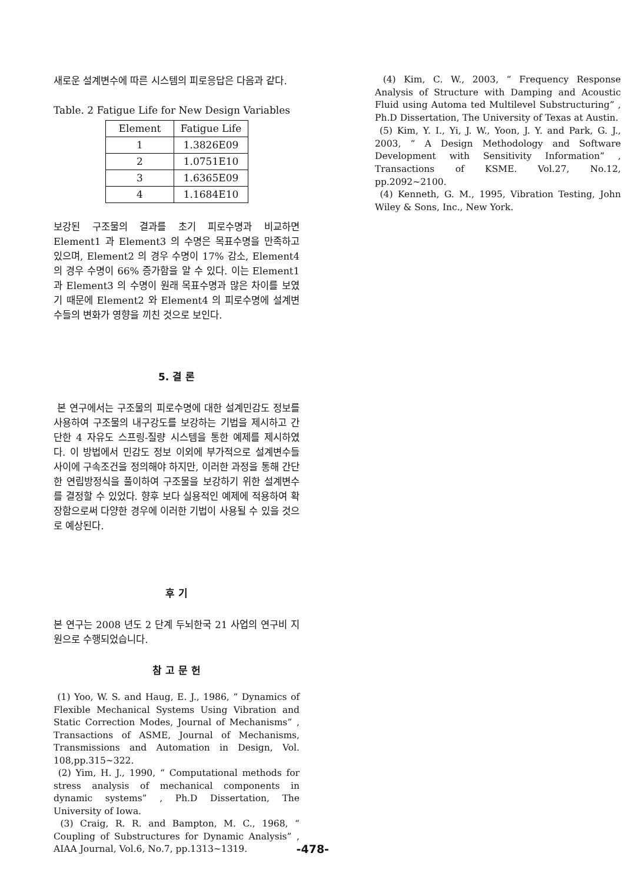새로운 설계변수에 따른 시스템의 피로응답은 다음과 같다.
Table. 2 Fatigue Life for New Design Variables
| Element | Fatigue Life |
| --- | --- |
| 1 | 1.3826E09 |
| 2 | 1.0751E10 |
| 3 | 1.6365E09 |
| 4 | 1.1684E10 |
보강된 구조물의 결과를 초기 피로수명과 비교하면 Element1 과 Element3 의 수명은 목표수명을 만족하고 있으며, Element2 의 경우 수명이 17% 감소, Element4 의 경우 수명이 66% 증가함을 알 수 있다. 이는 Element1 과 Element3 의 수명이 원래 목표수명과 많은 차이를 보였기 때문에 Element2 와 Element4 의 피로수명에 설계변수들의 변화가 영향을 끼친 것으로 보인다.
5. 결 론
본 연구에서는 구조물의 피로수명에 대한 설계민감도 정보를 사용하여 구조물의 내구강도를 보강하는 기법을 제시하고 간단한 4 자유도 스프링-질량 시스템을 통한 예제를 제시하였다. 이 방법에서 민감도 정보 이외에 부가적으로 설계변수들 사이에 구속조건을 정의해야 하지만, 이러한 과정을 통해 간단한 연립방정식을 풀이하여 구조물을 보강하기 위한 설계변수를 결정할 수 있었다. 향후 보다 실용적인 예제에 적용하여 확장함으로써 다양한 경우에 이러한 기법이 사용될 수 있을 것으로 예상된다.
후 기
본 연구는 2008 년도 2 단계 두뇌한국 21 사업의 연구비 지원으로 수행되었습니다.
참 고 문 헌
(1) Yoo, W. S. and Haug, E. J., 1986, “ Dynamics of Flexible Mechanical Systems Using Vibration and Static Correction Modes, Journal of Mechanisms” , Transactions of ASME, Journal of Mechanisms, Transmissions and Automation in Design, Vol. 108,pp.315~322.
(2) Yim, H. J., 1990, “ Computational methods for stress analysis of mechanical components in dynamic systems” , Ph.D Dissertation, The University of Iowa.
(3) Craig, R. R. and Bampton, M. C., 1968, “ Coupling of Substructures for Dynamic Analysis” , AIAA Journal, Vol.6, No.7, pp.1313~1319. -478-
(4) Kim, C. W., 2003, “ Frequency Response Analysis of Structure with Damping and Acoustic Fluid using Automa ted Multilevel Substructuring” , Ph.D Dissertation, The University of Texas at Austin.
(5) Kim, Y. I., Yi, J. W., Yoon, J. Y. and Park, G. J., 2003, “ A Design Methodology and Software Development with Sensitivity Information” , Transactions of KSME. Vol.27, No.12, pp.2092~2100.
(4) Kenneth, G. M., 1995, Vibration Testing, John Wiley & Sons, Inc., New York.